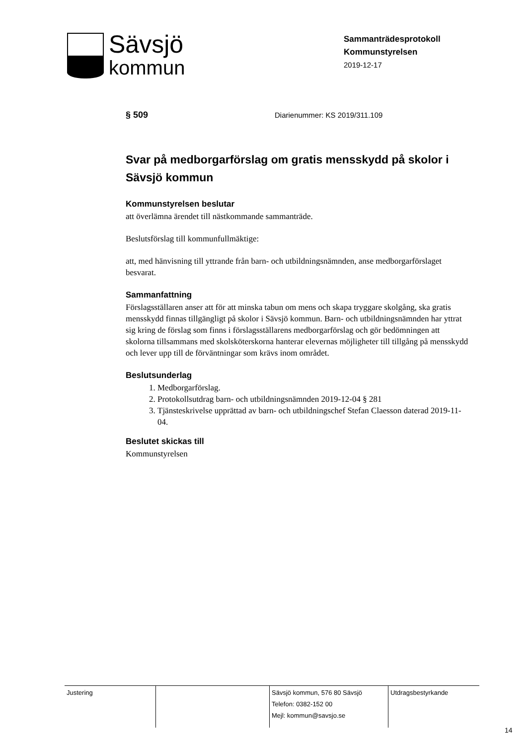Sävsjö
kommun
Sammanträdesprotokoll
Kommunstyrelsen
2019-12-17
§ 509 Diarienummer: KS 2019/311.109
Svar på medborgarförslag om gratis mensskydd på skolor i Sävsjö kommun
Kommunstyrelsen beslutar
att överlämna ärendet till nästkommande sammanträde.
Beslutsförslag till kommunfullmäktige:
att, med hänvisning till yttrande från barn- och utbildningsnämnden, anse medborgarförslaget besvarat.
Sammanfattning
Förslagsställaren anser att för att minska tabun om mens och skapa tryggare skolgång, ska gratis mensskydd finnas tillgängligt på skolor i Sävsjö kommun. Barn- och utbildningsnämnden har yttrat sig kring de förslag som finns i förslagsställarens medborgarförslag och gör bedömningen att skolorna tillsammans med skolsköterskorna hanterar elevernas möjligheter till tillgång på mensskydd och lever upp till de förväntningar som krävs inom området.
Beslutsunderlag
1. Medborgarförslag.
2. Protokollsutdrag barn- och utbildningsnämnden 2019-12-04 § 281
3. Tjänsteskrivelse upprättad av barn- och utbildningschef Stefan Claesson daterad 2019-11-04.
Beslutet skickas till
Kommunstyrelsen
| Justering | | Sävsjö kommun, 576 80 Sävsjö Telefon: 0382-152 00 Mejl: kommun@savsjo.se | Utdragsbestyrkande |
14